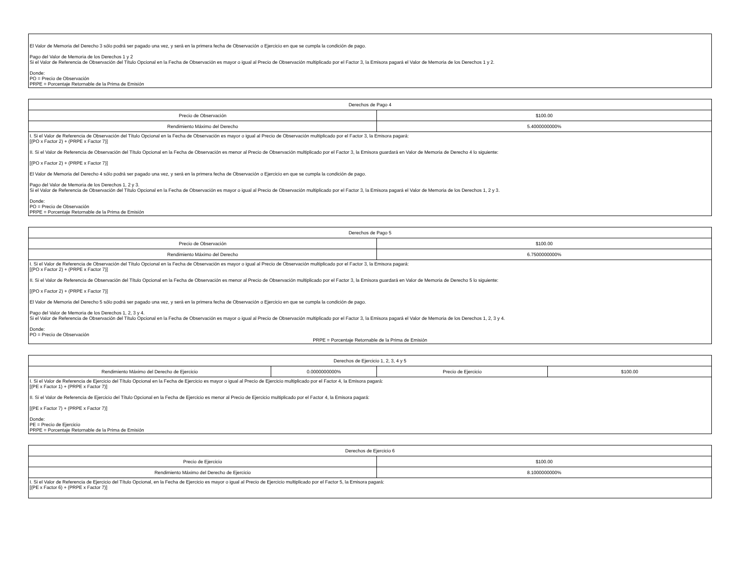| El Valor de Memoria del Derecho 3 sólo podrá ser pagado una vez, y será en la primera fecha de Observación o Ejercicio en que se cumpla la condición de pago. Pago del Valor de Memoria de los Derechos 1 y 2 Si el Valor de Referencia de Observación del Título Opcional en la Fecha de Observación es mayor o igual al Precio de Observación multiplicado por el Factor 3, la Emisora pagará el Valor de Memoria de los Derechos 1 y 2. Donde: PO = Precio de Observación PRPE = Porcentaje Retornable de la Prima de Emisión |
| Derechos de Pago 4 | |
| Precio de Observación | $100.00 |
| Rendimiento Máximo del Derecho | 5.4000000000% |
| I. Si el Valor de Referencia de Observación del Título Opcional en la Fecha de Observación es mayor o igual al Precio de Observación multiplicado por el Factor 3, la Emisora pagará: [(PO x Factor 2) + (PRPE x Factor 7)] II. Si el Valor de Referencia de Observación del Título Opcional en la Fecha de Observación es menor al Precio de Observación multiplicado por el Factor 3, la Emisora guardará en Valor de Memoria de Derecho 4 lo siguiente: [(PO x Factor 2) + (PRPE x Factor 7)] El Valor de Memoria del Derecho 4 sólo podrá ser pagado una vez, y será en la primera fecha de Observación o Ejercicio en que se cumpla la condición de pago. Pago del Valor de Memoria de los Derechos 1, 2 y 3. Si el Valor de Referencia de Observación del Título Opcional en la Fecha de Observación es mayor o igual al Precio de Observación multiplicado por el Factor 3, la Emisora pagará el Valor de Memoria de los Derechos 1, 2 y 3. Donde: PO = Precio de Observación PRPE = Porcentaje Retornable de la Prima de Emisión | |
| Derechos de Pago 5 | |
| Precio de Observación | $100.00 |
| Rendimiento Máximo del Derecho | 6.7500000000% |
| I. Si el Valor de Referencia de Observación del Título Opcional en la Fecha de Observación es mayor o igual al Precio de Observación multiplicado por el Factor 3, la Emisora pagará: [(PO x Factor 2) + (PRPE x Factor 7)] II. Si el Valor de Referencia de Observación del Título Opcional en la Fecha de Observación es menor al Precio de Observación multiplicado por el Factor 3, la Emisora guardará en Valor de Memoria de Derecho 5 lo siguiente: [(PO x Factor 2) + (PRPE x Factor 7)] El Valor de Memoria del Derecho 5 sólo podrá ser pagado una vez, y será en la primera fecha de Observación o Ejercicio en que se cumpla la condición de pago. Pago del Valor de Memoria de los Derechos 1, 2, 3 y 4. Si el Valor de Referencia de Observación del Título Opcional en la Fecha de Observación es mayor o igual al Precio de Observación multiplicado por el Factor 3, la Emisora pagará el Valor de Memoria de los Derechos 1, 2, 3 y 4. Donde: PO = Precio de Observación PRPE = Porcentaje Retornable de la Prima de Emisión | |
| Derechos de Ejercicio 1, 2, 3, 4 y 5 | | | |
| Rendimiento Máximo del Derecho de Ejercicio | 0.0000000000% | Precio de Ejercicio | $100.00 |
| I. Si el Valor de Referencia de Ejercicio del Título Opcional en la Fecha de Ejercicio es mayor o igual al Precio de Ejercicio multiplicado por el Factor 4, la Emisora pagará: [(PE x Factor 1) + (PRPE x Factor 7)] II. Si el Valor de Referencia de Ejercicio del Título Opcional en la Fecha de Ejercicio es menor al Precio de Ejercicio multiplicado por el Factor 4, la Emisora pagará: [(PE x Factor 7) + (PRPE x Factor 7)] Donde: PE = Precio de Ejercicio PRPE = Porcentaje Retornable de la Prima de Emisión | | | |
| Derechos de Ejercicio 6 | |
| Precio de Ejercicio | $100.00 |
| Rendimiento Máximo del Derecho de Ejercicio | 8.1000000000% |
| I. Si el Valor de Referencia de Ejercicio del Título Opcional, en la Fecha de Ejercicio es mayor o igual al Precio de Ejercicio multiplicado por el Factor 5, la Emisora pagará: [(PE x Factor 6) + (PRPE x Factor 7)] | |